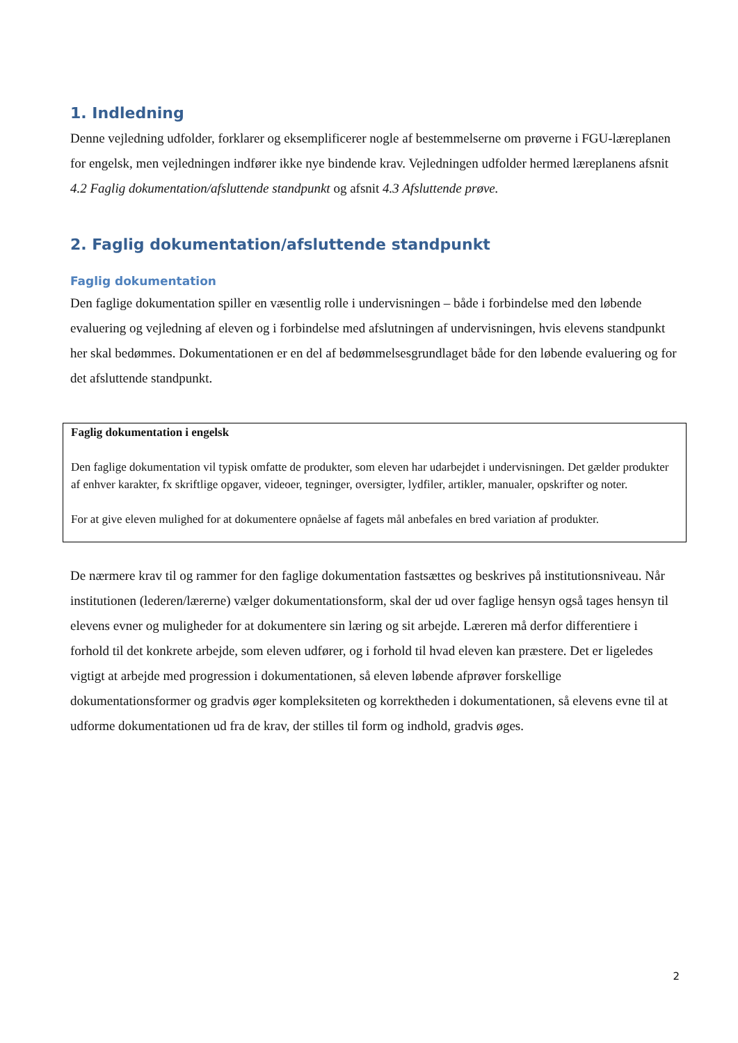1. Indledning
Denne vejledning udfolder, forklarer og eksemplificerer nogle af bestemmelserne om prøverne i FGU-læreplanen for engelsk, men vejledningen indfører ikke nye bindende krav. Vejledningen udfolder hermed læreplanens afsnit 4.2 Faglig dokumentation/afsluttende standpunkt og afsnit 4.3 Afsluttende prøve.
2. Faglig dokumentation/afsluttende standpunkt
Faglig dokumentation
Den faglige dokumentation spiller en væsentlig rolle i undervisningen – både i forbindelse med den løbende evaluering og vejledning af eleven og i forbindelse med afslutningen af undervisningen, hvis elevens standpunkt her skal bedømmes. Dokumentationen er en del af bedømmelsesgrundlaget både for den løbende evaluering og for det afsluttende standpunkt.
Faglig dokumentation i engelsk
Den faglige dokumentation vil typisk omfatte de produkter, som eleven har udarbejdet i undervisningen. Det gælder produkter af enhver karakter, fx skriftlige opgaver, videoer, tegninger, oversigter, lydfiler, artikler, manualer, opskrifter og noter.
For at give eleven mulighed for at dokumentere opnåelse af fagets mål anbefales en bred variation af produkter.
De nærmere krav til og rammer for den faglige dokumentation fastsættes og beskrives på institutionsniveau. Når institutionen (lederen/lærerne) vælger dokumentationsform, skal der ud over faglige hensyn også tages hensyn til elevens evner og muligheder for at dokumentere sin læring og sit arbejde. Læreren må derfor differentiere i forhold til det konkrete arbejde, som eleven udfører, og i forhold til hvad eleven kan præstere. Det er ligeledes vigtigt at arbejde med progression i dokumentationen, så eleven løbende afprøver forskellige dokumentationsformer og gradvis øger kompleksiteten og korrektheden i dokumentationen, så elevens evne til at udforme dokumentationen ud fra de krav, der stilles til form og indhold, gradvis øges.
2